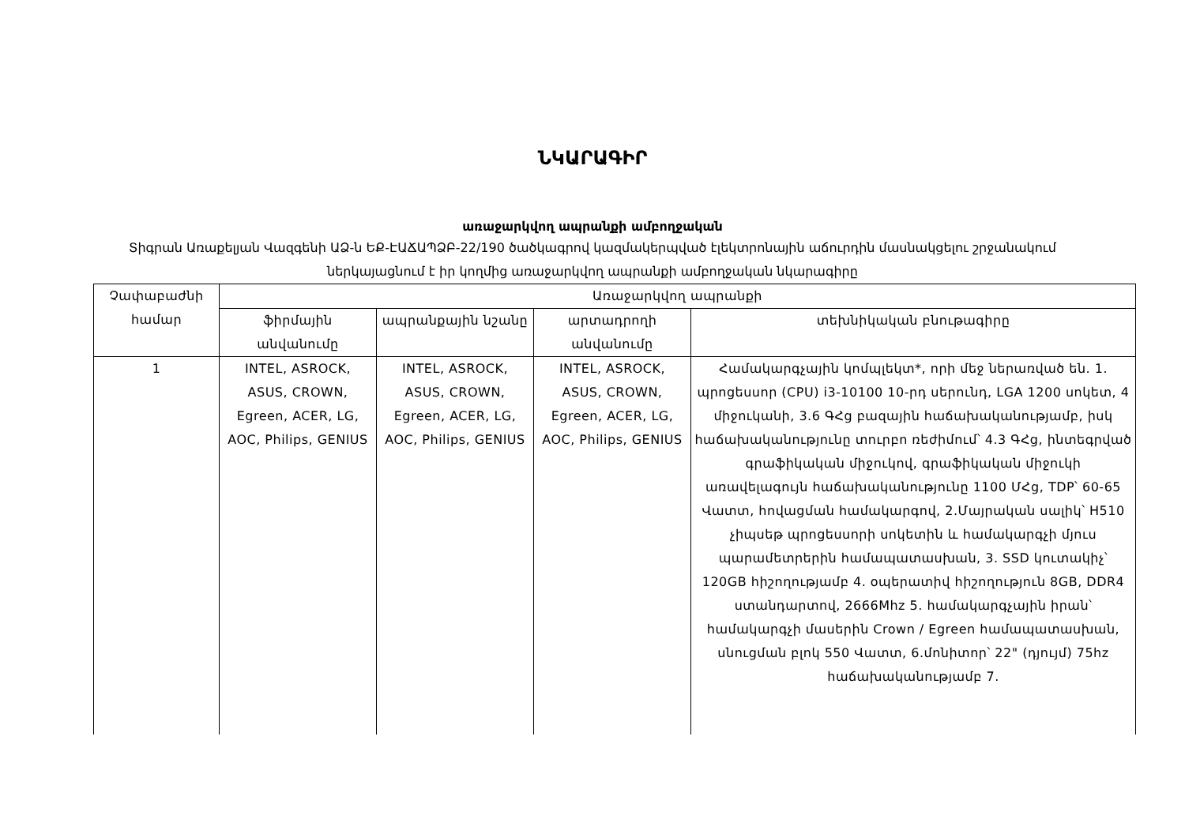ՆԿԱՐԱԳԻՐ
առաջարկվող ապրանքի ամբողջական
Տիգրան Առաքելյան Վազգենի ԱՁ-ն ԵՔ-ԷԱՃԱՊՁԲ-22/190 ծածկագրով կազմակերպված էլեկտրոնային աճուրդին մասնակցելու շրջանակում ներկայացնում է իր կողմից առաջարկվող ապրանքի ամբողջական նկարագիրը
| Չափաբաժնի համար | Առաջարկվող ապրանքի | | | |
| --- | --- | --- | --- | --- |
| | ֆիրմային անվանումը | ապրանքային նշանը | արտադրողի անվանումը | տեխնիկական բնութագիրը |
| 1 | INTEL, ASROCK, ASUS, CROWN, Egreen, ACER, LG, AOC, Philips, GENIUS | INTEL, ASROCK, ASUS, CROWN, Egreen, ACER, LG, AOC, Philips, GENIUS | INTEL, ASROCK, ASUS, CROWN, Egreen, ACER, LG, AOC, Philips, GENIUS | Համակարգչային կոմպլեկտ*, որի մեջ ներառված են. 1. պրոցեսսոր (CPU) i3-10100 10-րդ սերունդ, LGA 1200 սոկետ, 4 միջուկանի, 3.6 ԳՀց բազային հաճախականությամբ, իսկ հաճախականությունը տուրբո ռեժիմում՝ 4.3 ԳՀց, ինտեգրված գրաֆիկական միջուկով, գրաֆիկական միջուկի առավելագույն հաճախականությունը 1100 ՄՀց, TDP՝ 60-65 Վատտ, հովացման համակարգով, 2.Մայրական սալիկ՝ H510 չիպսեթ պրոցեսսորի սոկետին և համակարգչի մյուս պարամետրերին համապատասխան, 3. SSD կուտակիչ՝ 120GB հիշողությամբ 4. օպերատիվ հիշողություն 8GB, DDR4 ստանդարտով, 2666Mhz 5. համակարգչային իրան՝ համակարգչի մասերին Crown / Egreen համապատասխան, սնուցման բլոկ 550 Վատտ, 6.մոնիտոր՝ 22" (դյույմ) 75hz հաճախականությամբ 7. |